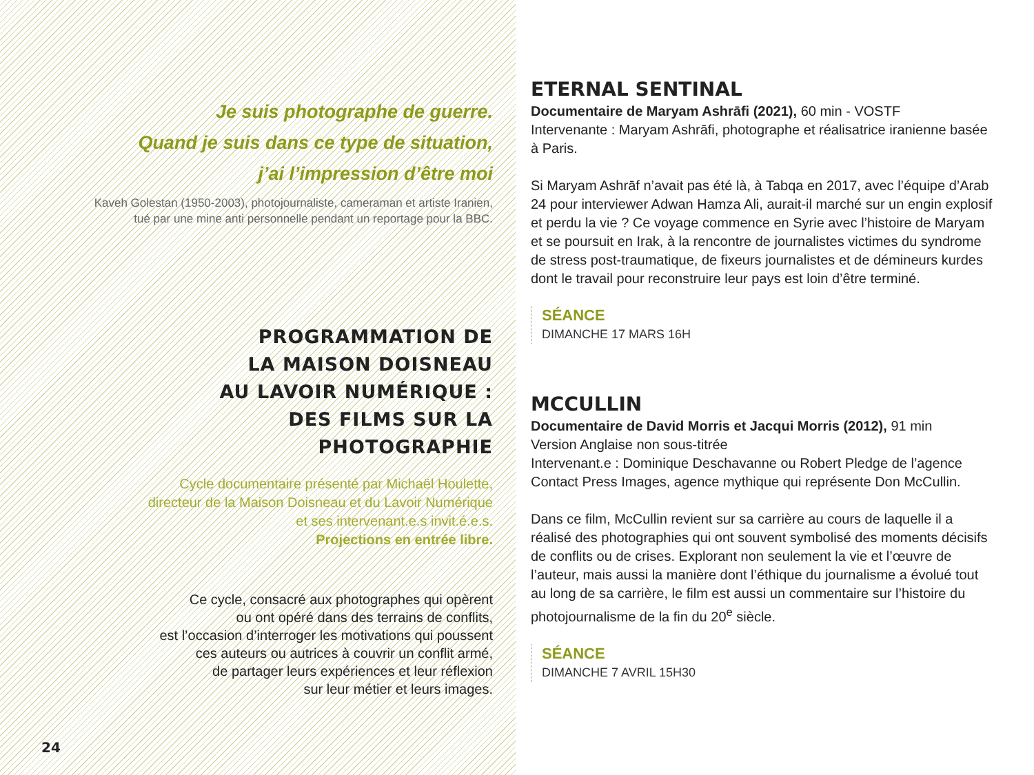Je suis photographe de guerre.
Quand je suis dans ce type de situation,
j’ai l’impression d’être moi
Kaveh Golestan (1950-2003), photojournaliste, cameraman et artiste Iranien,
tué par une mine anti personnelle pendant un reportage pour la BBC.
PROGRAMMATION DE
LA MAISON DOISNEAU
AU LAVOIR NUMÉRIQUE :
DES FILMS SUR LA
PHOTOGRAPHIE
Cycle documentaire présenté par Michaël Houlette,
directeur de la Maison Doisneau et du Lavoir Numérique
et ses intervenant.e.s invit.é.e.s.
Projections en entrée libre.
Ce cycle, consacré aux photographes qui opèrent
ou ont opéré dans des terrains de conflits,
est l’occasion d’interroger les motivations qui poussent
ces auteurs ou autrices à couvrir un conflit armé,
de partager leurs expériences et leur réflexion
sur leur métier et leurs images.
24
ETERNAL SENTINAL
Documentaire de Maryam Ashrāfi (2021), 60 min - VOSTF
Intervenante : Maryam Ashrāfi, photographe et réalisatrice iranienne basée à Paris.
Si Maryam Ashrāf n’avait pas été là, à Tabqa en 2017, avec l’équipe d’Arab 24 pour interviewer Adwan Hamza Ali, aurait-il marché sur un engin explosif et perdu la vie ? Ce voyage commence en Syrie avec l’histoire de Maryam et se poursuit en Irak, à la rencontre de journalistes victimes du syndrome de stress post-traumatique, de fixeurs journalistes et de démineurs kurdes dont le travail pour reconstruire leur pays est loin d’être terminé.
SÉANCE
DIMANCHE 17 MARS 16H
MCCULLIN
Documentaire de David Morris et Jacqui Morris (2012), 91 min
Version Anglaise non sous-titrée
Intervenant.e : Dominique Deschavanne ou Robert Pledge de l’agence Contact Press Images, agence mythique qui représente Don McCullin.
Dans ce film, McCullin revient sur sa carrière au cours de laquelle il a réalisé des photographies qui ont souvent symbolisé des moments décisifs de conflits ou de crises. Explorant non seulement la vie et l’œuvre de l’auteur, mais aussi la manière dont l’éthique du journalisme a évolué tout au long de sa carrière, le film est aussi un commentaire sur l’histoire du photojournalisme de la fin du 20<sup>e</sup> siècle.
SÉANCE
DIMANCHE 7 AVRIL 15H30